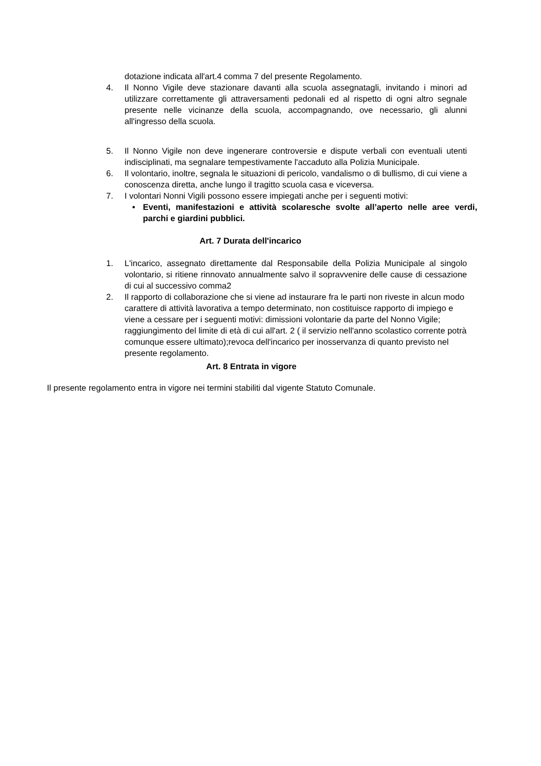dotazione indicata all'art.4 comma 7 del presente Regolamento.
4. Il Nonno Vigile deve stazionare davanti alla scuola assegnatagli, invitando i minori ad utilizzare correttamente gli attraversamenti pedonali ed al rispetto di ogni altro segnale presente nelle vicinanze della scuola, accompagnando, ove necessario, gli alunni all'ingresso della scuola.
5. Il Nonno Vigile non deve ingenerare controversie e dispute verbali con eventuali utenti indisciplinati, ma segnalare tempestivamente l'accaduto alla Polizia Municipale.
6. Il volontario, inoltre, segnala le situazioni di pericolo, vandalismo o di bullismo, di cui viene a conoscenza diretta, anche lungo il tragitto scuola casa e viceversa.
7. I volontari Nonni Vigili possono essere impiegati anche per i seguenti motivi:
• Eventi, manifestazioni e attività scolaresche svolte all’aperto nelle aree verdi, parchi e giardini pubblici.
Art. 7 Durata dell'incarico
1. L'incarico, assegnato direttamente dal Responsabile della Polizia Municipale al singolo volontario, si ritiene rinnovato annualmente salvo il sopravvenire delle cause di cessazione di cui al successivo comma2
2. Il rapporto di collaborazione che si viene ad instaurare fra le parti non riveste in alcun modo carattere di attività lavorativa a tempo determinato, non costituisce rapporto di impiego e viene a cessare per i seguenti motivi: dimissioni volontarie da parte del Nonno Vigile; raggiungimento del limite di età di cui all'art. 2 ( il servizio nell'anno scolastico corrente potrà comunque essere ultimato);revoca dell'incarico per inosservanza di quanto previsto nel presente regolamento.
Art. 8 Entrata in vigore
Il presente regolamento entra in vigore nei termini stabiliti dal vigente Statuto Comunale.